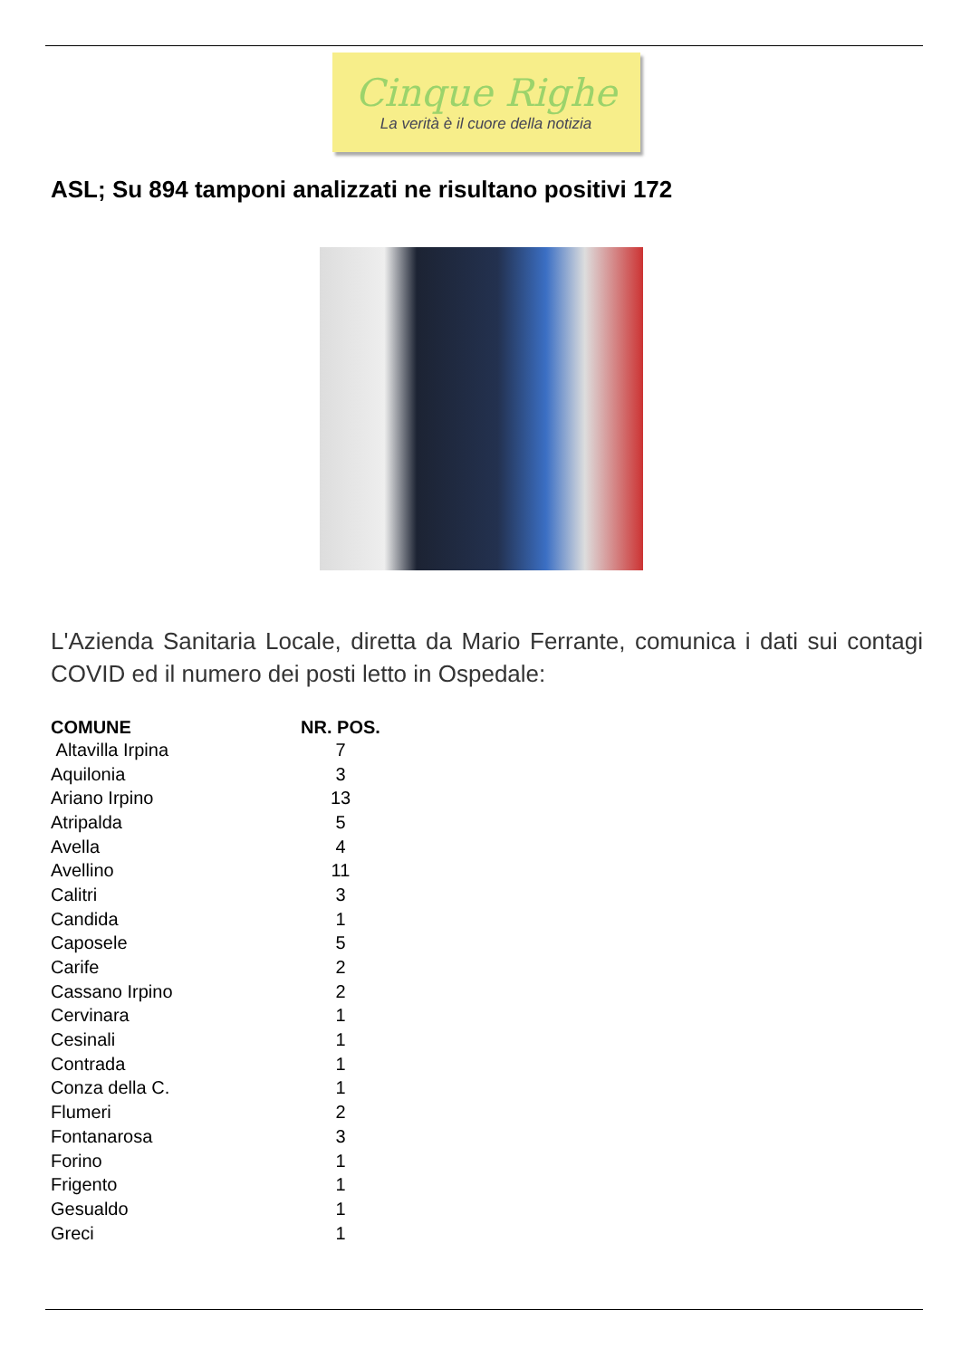Cinque Righe
La verità è il cuore della notizia
ASL; Su 894 tamponi analizzati ne risultano positivi 172
L'Azienda Sanitaria Locale, diretta da Mario Ferrante, comunica i dati sui contagi COVID ed il numero dei posti letto in Ospedale:
| COMUNE | NR. POS. |
| --- | --- |
| Altavilla Irpina | 7 |
| Aquilonia | 3 |
| Ariano Irpino | 13 |
| Atripalda | 5 |
| Avella | 4 |
| Avellino | 11 |
| Calitri | 3 |
| Candida | 1 |
| Caposele | 5 |
| Carife | 2 |
| Cassano Irpino | 2 |
| Cervinara | 1 |
| Cesinali | 1 |
| Contrada | 1 |
| Conza della C. | 1 |
| Flumeri | 2 |
| Fontanarosa | 3 |
| Forino | 1 |
| Frigento | 1 |
| Gesualdo | 1 |
| Greci | 1 |